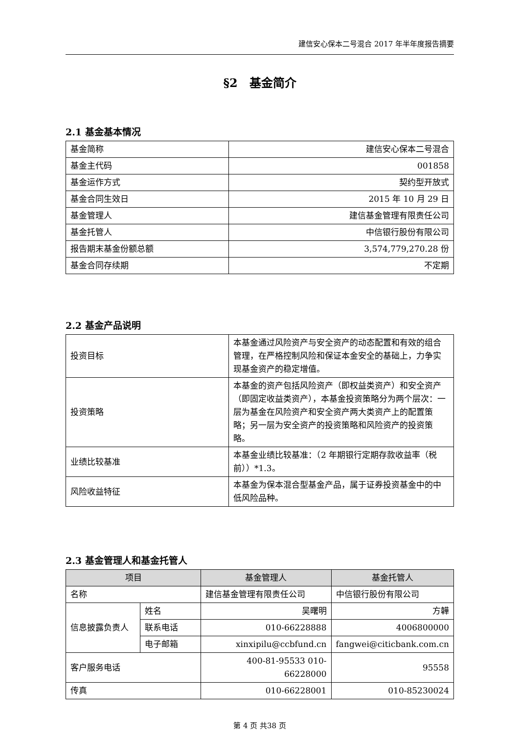建信安心保本二号混合 2017 年半年度报告摘要
§2　基金简介
2.1 基金基本情况
| 基金简称 | 建信安心保本二号混合 |
| 基金主代码 | 001858 |
| 基金运作方式 | 契约型开放式 |
| 基金合同生效日 | 2015 年 10 月 29 日 |
| 基金管理人 | 建信基金管理有限责任公司 |
| 基金托管人 | 中信银行股份有限公司 |
| 报告期末基金份额总额 | 3,574,779,270.28 份 |
| 基金合同存续期 | 不定期 |
2.2 基金产品说明
| 投资目标 | 本基金通过风险资产与安全资产的动态配置和有效的组合管理，在严格控制风险和保证本金安全的基础上，力争实现基金资产的稳定增值。 |
| 投资策略 | 本基金的资产包括风险资产（即权益类资产）和安全资产（即固定收益类资产），本基金投资策略分为两个层次：一层为基金在风险资产和安全资产两大类资产上的配置策略；另一层为安全资产的投资策略和风险资产的投资策略。 |
| 业绩比较基准 | 本基金业绩比较基准：（2 年期银行定期存款收益率（税前））*1.3。 |
| 风险收益特征 | 本基金为保本混合型基金产品，属于证券投资基金中的中低风险品种。 |
2.3 基金管理人和基金托管人
| 项目 | | 基金管理人 | 基金托管人 |
| --- | --- | --- | --- |
| 名称 | | 建信基金管理有限责任公司 | 中信银行股份有限公司 |
| 信息披露负责人 | 姓名 | 吴曙明 | 方韡 |
| | 联系电话 | 010-66228888 | 4006800000 |
| | 电子邮箱 | xinxipilu@ccbfund.cn | fangwei@citicbank.com.cn |
| 客户服务电话 | | 400-81-95533 010-66228000 | 95558 |
| 传真 | | 010-66228001 | 010-85230024 |
第 4 页 共38 页